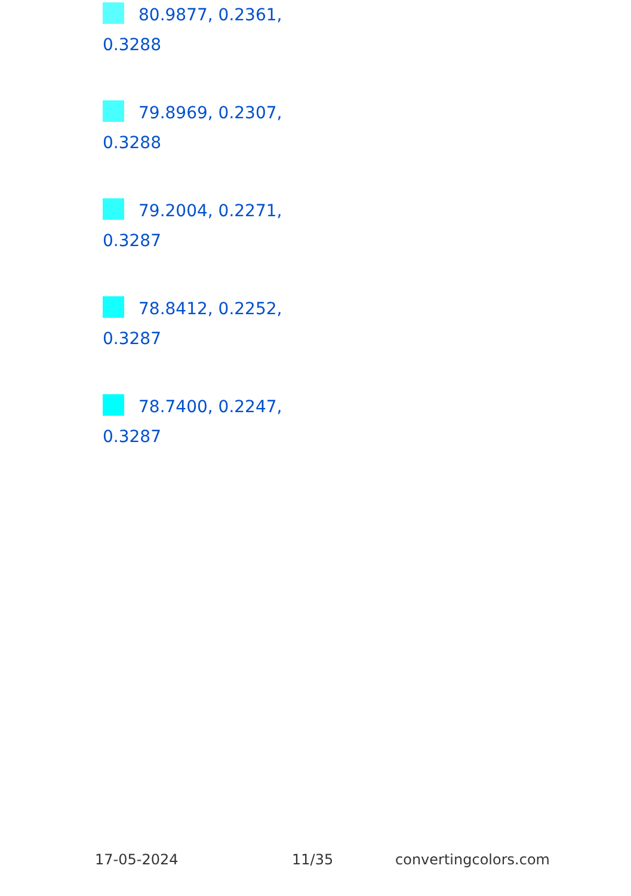80.9877, 0.2361, 0.3288
79.8969, 0.2307, 0.3288
79.2004, 0.2271, 0.3287
78.8412, 0.2252, 0.3287
78.7400, 0.2247, 0.3287
17-05-2024 11/35 convertingcolors.com